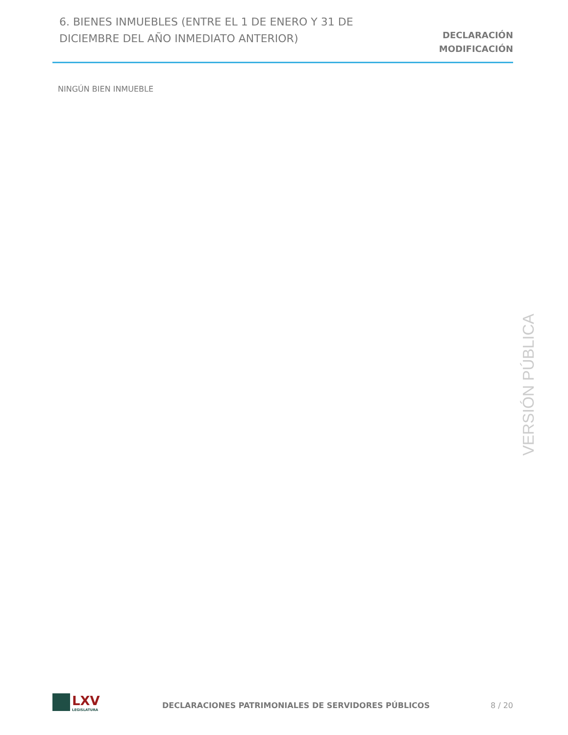6. BIENES INMUEBLES (ENTRE EL 1 DE ENERO Y 31 DE DICIEMBRE DEL AÑO INMEDIATO ANTERIOR)
DECLARACIÓN
MODIFICACIÓN
NINGÚN BIEN INMUEBLE
VERSIÓN PÚBLICA
LXV
LEGISLATURA
DECLARACIONES PATRIMONIALES DE SERVIDORES PÚBLICOS
8 / 20